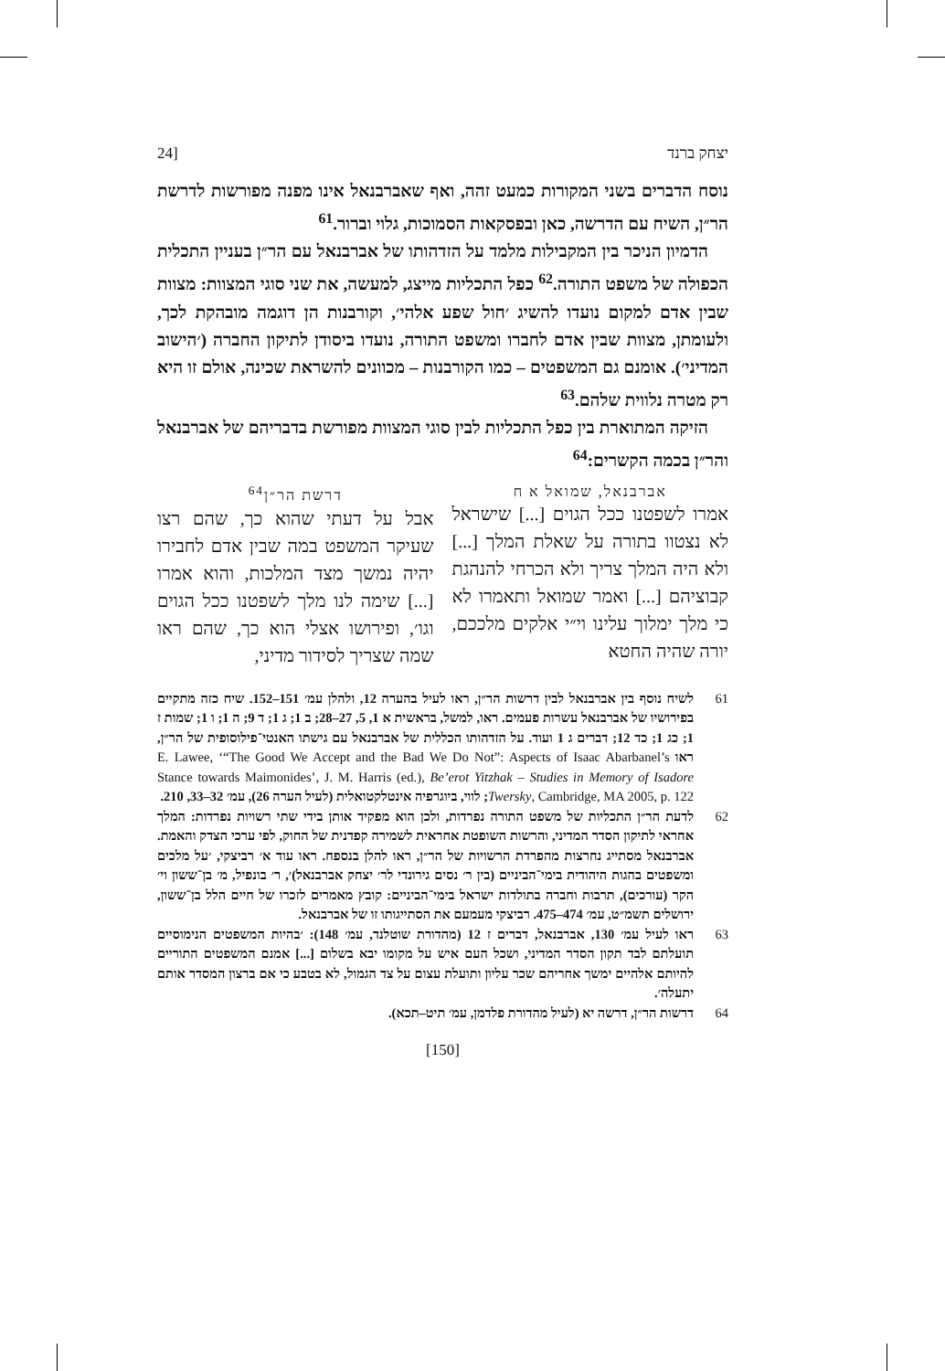יצחק ברנד [24
נוסח הדברים בשני המקורות כמעט זהה, ואף שאברבנאל אינו מפנה מפורשות לדרשת הר״ן, השיח עם הדרשה, כאן ובפסקאות הסמוכות, גלוי וברור.<sup>61</sup>
הדמיון הניכר בין המקבילות מלמד על הזדהותו של אברבנאל עם הר״ן בעניין התכלית הכפולה של משפט התורה.<sup>62</sup> כפל התכליות מייצג, למעשה, את שני סוגי המצוות: מצוות שבין אדם למקום נועדו להשיג ׳חול שפע אלהי׳, וקורבנות הן דוגמה מובהקת לכך, ולעומתן, מצוות שבין אדם לחברו ומשפט התורה, נועדו ביסודן לתיקון החברה (׳הישוב המדיני׳). אומנם גם המשפטים – כמו הקורבנות – מכוונים להשראת שכינה, אולם זו היא רק מטרה נלווית שלהם.<sup>63</sup>
הזיקה המתוארת בין כפל התכליות לבין סוגי המצוות מפורשת בדבריהם של אברבנאל והר״ן בכמה הקשרים:<sup>64</sup>
אברבנאל, שמואל א ח
אמרו לשפטנו ככל הגוים [...] שישראל לא נצטוו בתורה על שאלת המלך [...] ולא היה המלך צריך ולא הכרחי להנהגת קבוציהם [...] ואמר שמואל ותאמרו לא כי מלך ימלוך עלינו וי״י אלקים מלככם, יורה שהיה החטא
דרשת הר״ן<sup>64</sup>
אבל על דעתי שהוא כך, שהם רצו שעיקר המשפט במה שבין אדם לחבירו יהיה נמשך מצד המלכות, והוא אמרו [...] שימה לנו מלך לשפטנו ככל הגוים וגו׳, ופירושו אצלי הוא כך, שהם ראו שמה שצריך לסידור מדיני,
61 לשיח נוסף בין אברבנאל לבין דרשות הר״ן, ראו לעיל בהערה 12, ולהלן עמ׳ 151–152. שיח כזה מתקיים בפירושיו של אברבנאל עשרות פעמים. ראו, למשל, בראשית א 1, 5, 27–28; ב 1; ג 1; ד 9; ה 1; ו 1; שמות ז 1; כג 1; כד 12; דברים ג 1 ועוד. על הזדהותו הכללית של אברבנאל עם גישתו האנטי־פילוסופית של הר״ן, ראו E. Lawee, ‘“The Good We Accept and the Bad We Do Not”: Aspects of Isaac Abarbanel’s Stance towards Maimonides’, J. M. Harris (ed.), Be’erot Yitzhak – Studies in Memory of Isadore Twersky, Cambridge, MA 2005, p. 122; לווי, ביוגרפיה אינטלקטואלית (לעיל הערה 26), עמ׳ 32–33, 210.
62 לדעת הר״ן התכליות של משפט התורה נפרדות, ולכן הוא מפקיד אותן בידי שתי רשויות נפרדות: המלך אחראי לתיקון הסדר המדיני, והרשות השופטת אחראית לשמירה קפדנית של החוק, לפי ערכי הצדק והאמת. אברבנאל מסתייג נחרצות מהפרדת הרשויות של הר״ן, ראו להלן בנספח. ראו עוד א׳ רביצקי, ׳על מלכים ומשפטים בהגות היהודית בימי־הביניים (בין ר׳ נסים גירונדי לר׳ יצחק אברבנאל)׳, ר׳ בונפיל, מ׳ בן־ששון וי׳ הקר (עורכים), תרבות וחברה בתולדות ישראל בימי־הביניים: קובץ מאמרים לזכרו של חיים הלל בן־ששון, ירושלים תשמ״ט, עמ׳ 474–475. רביצקי מעמעם את הסתייגותו זו של אברבנאל.
63 ראו לעיל עמ׳ 130, אברבנאל, דברים ז 12 (מהדורת שוטלנד, עמ׳ 148): ׳בהיות המשפטים הנימוסיים תועלתם לבד תקון הסדר המדיני, ושכל העם איש על מקומו יבא בשלום [...] אמנם המשפטים התוריים להיותם אלהיים ימשך אחריהם שכר עליון ותועלת עצום על צד הגמול, לא בטבע כי אם ברצון המסדר אותם יתעלה׳.
64 דרשות הר״ן, דרשה יא (לעיל מהדורת פלדמן, עמ׳ תיט–תכא).
[150]